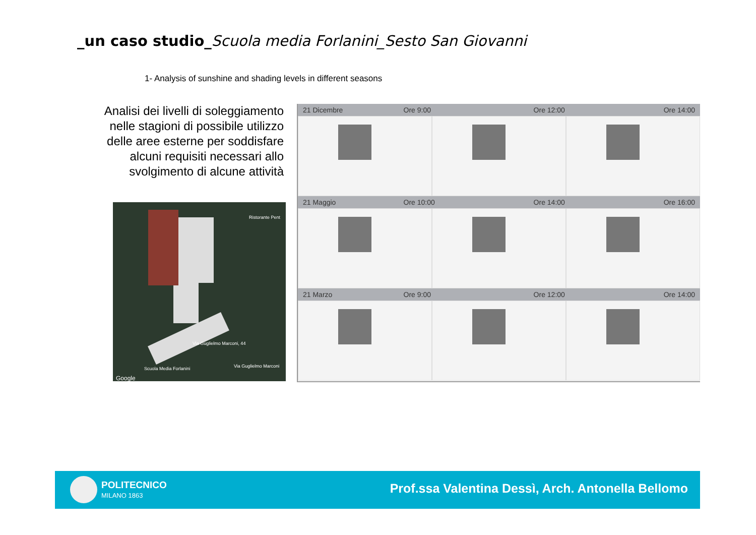_un caso studio_Scuola media Forlanini_Sesto San Giovanni
1- Analysis of sunshine and shading levels in different seasons
Analisi dei livelli di soleggiamento nelle stagioni di possibile utilizzo delle aree esterne per soddisfare alcuni requisiti necessari allo svolgimento di alcune attività
Ristorante Pent
Via Guglielmo Marconi, 44
Scuola Media Forlanini Via Guglielmo Marconi
Google
21 Dicembre Ore 9:00 Ore 12:00 Ore 14:00
21 Maggio Ore 10:00 Ore 14:00 Ore 16:00
21 Marzo Ore 9:00 Ore 12:00 Ore 14:00
POLITECNICO
MILANO 1863
Prof.ssa Valentina Dessì, Arch. Antonella Bellomo